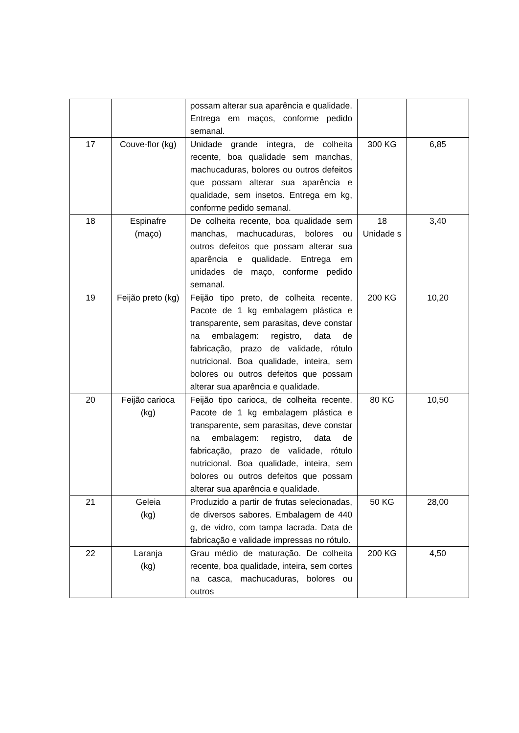| | | possam alterar sua aparência e qualidade. Entrega em maços, conforme pedido semanal. | | |
| 17 | Couve-flor (kg) | Unidade grande íntegra, de colheita recente, boa qualidade sem manchas, machucaduras, bolores ou outros defeitos que possam alterar sua aparência e qualidade, sem insetos. Entrega em kg, conforme pedido semanal. | 300 KG | 6,85 |
| 18 | Espinafre (maço) | De colheita recente, boa qualidade sem manchas, machucaduras, bolores ou outros defeitos que possam alterar sua aparência e qualidade. Entrega em unidades de maço, conforme pedido semanal. | 18 Unidade s | 3,40 |
| 19 | Feijão preto (kg) | Feijão tipo preto, de colheita recente, Pacote de 1 kg embalagem plástica e transparente, sem parasitas, deve constar na embalagem: registro, data de fabricação, prazo de validade, rótulo nutricional. Boa qualidade, inteira, sem bolores ou outros defeitos que possam alterar sua aparência e qualidade. | 200 KG | 10,20 |
| 20 | Feijão carioca (kg) | Feijão tipo carioca, de colheita recente. Pacote de 1 kg embalagem plástica e transparente, sem parasitas, deve constar na embalagem: registro, data de fabricação, prazo de validade, rótulo nutricional. Boa qualidade, inteira, sem bolores ou outros defeitos que possam alterar sua aparência e qualidade. | 80 KG | 10,50 |
| 21 | Geleia (kg) | Produzido a partir de frutas selecionadas, de diversos sabores. Embalagem de 440 g, de vidro, com tampa lacrada. Data de fabricação e validade impressas no rótulo. | 50 KG | 28,00 |
| 22 | Laranja (kg) | Grau médio de maturação. De colheita recente, boa qualidade, inteira, sem cortes na casca, machucaduras, bolores ou outros | 200 KG | 4,50 |